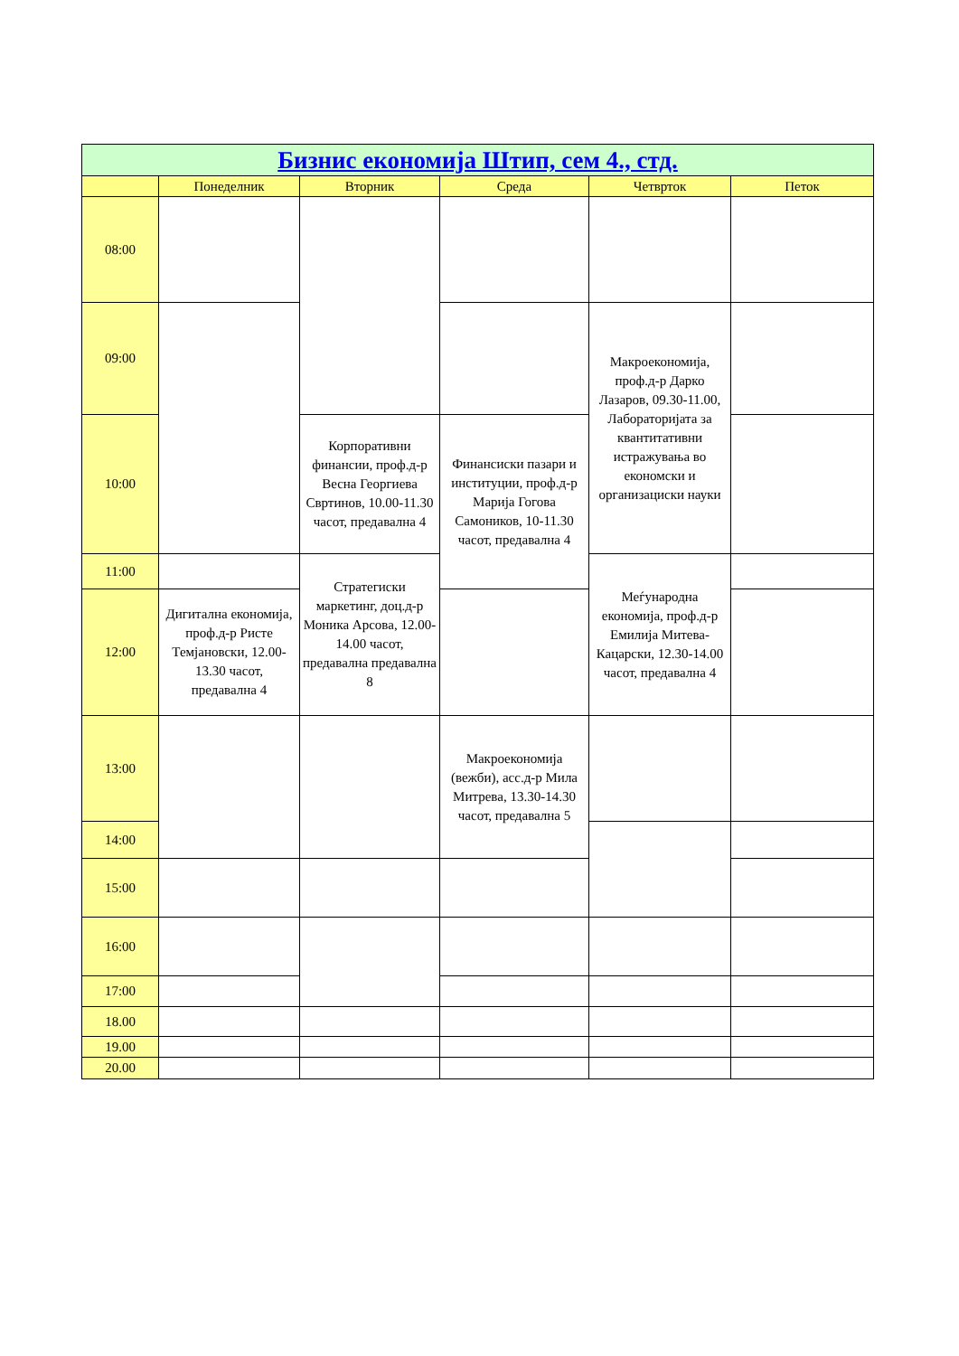| Бизнис економија Штип, сем 4., стд. | | | | | |
| --- | --- | --- | --- | --- | --- |
| | Понеделник | Вторник | Среда | Четврток | Петок |
| 08:00 | | | | | |
| 09:00 | | | | Макроекономија, проф.д-р Дарко Лазаров, 09.30-11.00, Лабораторијата за квантитативни истражувања во економски и организациски науки | |
| 10:00 | | Корпоративни финансии, проф.д-р Весна Георгиева Свртинов, 10.00-11.30 часот, предавална 4 | Финансиски пазари и институции, проф.д-р Марија Гогова Самоников, 10-11.30 часот, предавална 4 | | |
| 11:00 | | Стратегиски маркетинг, доц.д-р Моника Арсова, 12.00-14.00 часот, предавална предавална 8 | | Меѓународна економија, проф.д-р Емилија Митева-Кацарски, 12.30-14.00 часот, предавална 4 | |
| 12:00 | Дигитална економија, проф.д-р Ристе Темјановски, 12.00-13.30 часот, предавална 4 | | | | |
| 13:00 | | | Макроекономија (вежби), асс.д-р Мила Митрева, 13.30-14.30 часот, предавална 5 | | |
| 14:00 | | | | | |
| 15:00 | | | | | |
| 16:00 | | | | | |
| 17:00 | | | | | |
| 18.00 | | | | | |
| 19.00 | | | | | |
| 20.00 | | | | | |